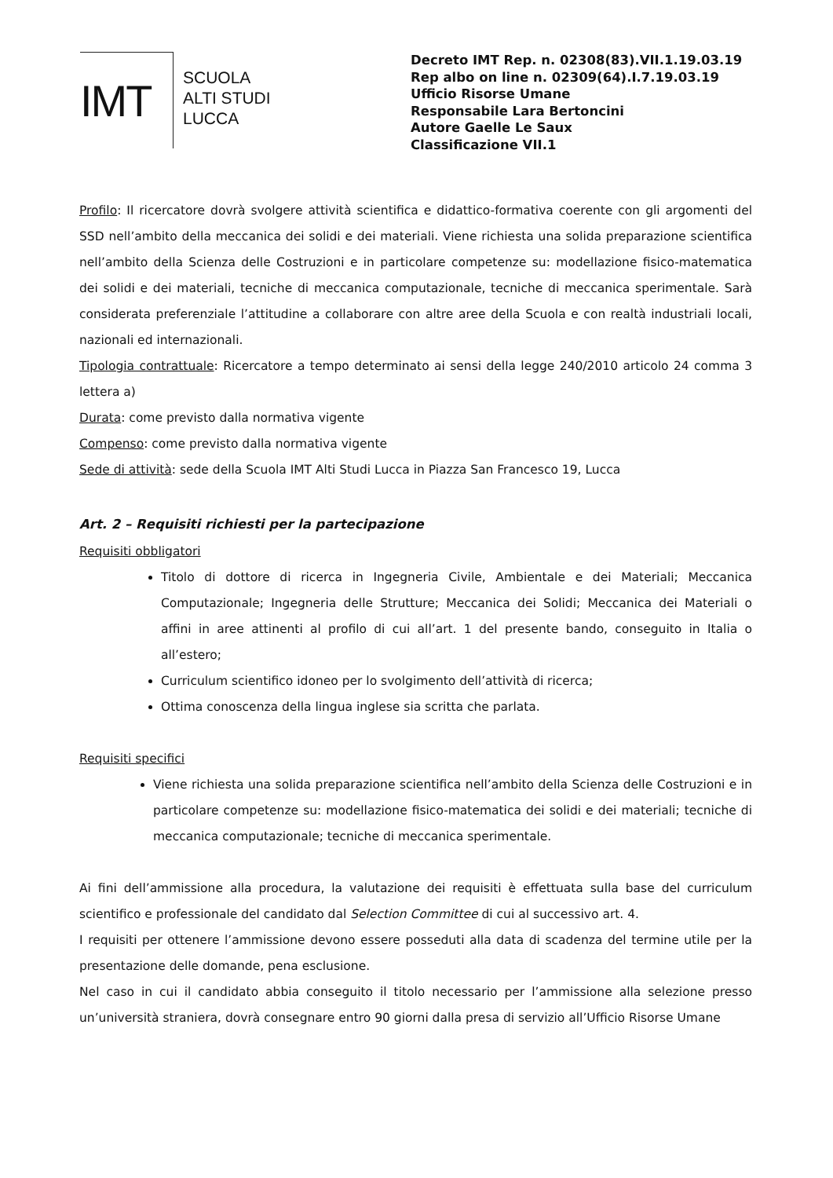IMT
SCUOLA
ALTI STUDI
LUCCA
Decreto IMT Rep. n. 02308(83).VII.1.19.03.19
Rep albo on line n. 02309(64).I.7.19.03.19
Ufficio Risorse Umane
Responsabile Lara Bertoncini
Autore Gaelle Le Saux
Classificazione VII.1
Profilo: Il ricercatore dovrà svolgere attività scientifica e didattico-formativa coerente con gli argomenti del SSD nell’ambito della meccanica dei solidi e dei materiali. Viene richiesta una solida preparazione scientifica nell’ambito della Scienza delle Costruzioni e in particolare competenze su: modellazione fisico-matematica dei solidi e dei materiali, tecniche di meccanica computazionale, tecniche di meccanica sperimentale. Sarà considerata preferenziale l’attitudine a collaborare con altre aree della Scuola e con realtà industriali locali, nazionali ed internazionali.
Tipologia contrattuale: Ricercatore a tempo determinato ai sensi della legge 240/2010 articolo 24 comma 3 lettera a)
Durata: come previsto dalla normativa vigente
Compenso: come previsto dalla normativa vigente
Sede di attività: sede della Scuola IMT Alti Studi Lucca in Piazza San Francesco 19, Lucca
Art. 2 – Requisiti richiesti per la partecipazione
Requisiti obbligatori
Titolo di dottore di ricerca in Ingegneria Civile, Ambientale e dei Materiali; Meccanica Computazionale; Ingegneria delle Strutture; Meccanica dei Solidi; Meccanica dei Materiali o affini in aree attinenti al profilo di cui all’art. 1 del presente bando, conseguito in Italia o all’estero;
Curriculum scientifico idoneo per lo svolgimento dell’attività di ricerca;
Ottima conoscenza della lingua inglese sia scritta che parlata.
Requisiti specifici
Viene richiesta una solida preparazione scientifica nell’ambito della Scienza delle Costruzioni e in particolare competenze su: modellazione fisico-matematica dei solidi e dei materiali; tecniche di meccanica computazionale; tecniche di meccanica sperimentale.
Ai fini dell’ammissione alla procedura, la valutazione dei requisiti è effettuata sulla base del curriculum scientifico e professionale del candidato dal Selection Committee di cui al successivo art. 4.
I requisiti per ottenere l’ammissione devono essere posseduti alla data di scadenza del termine utile per la presentazione delle domande, pena esclusione.
Nel caso in cui il candidato abbia conseguito il titolo necessario per l’ammissione alla selezione presso un’università straniera, dovrà consegnare entro 90 giorni dalla presa di servizio all’Ufficio Risorse Umane